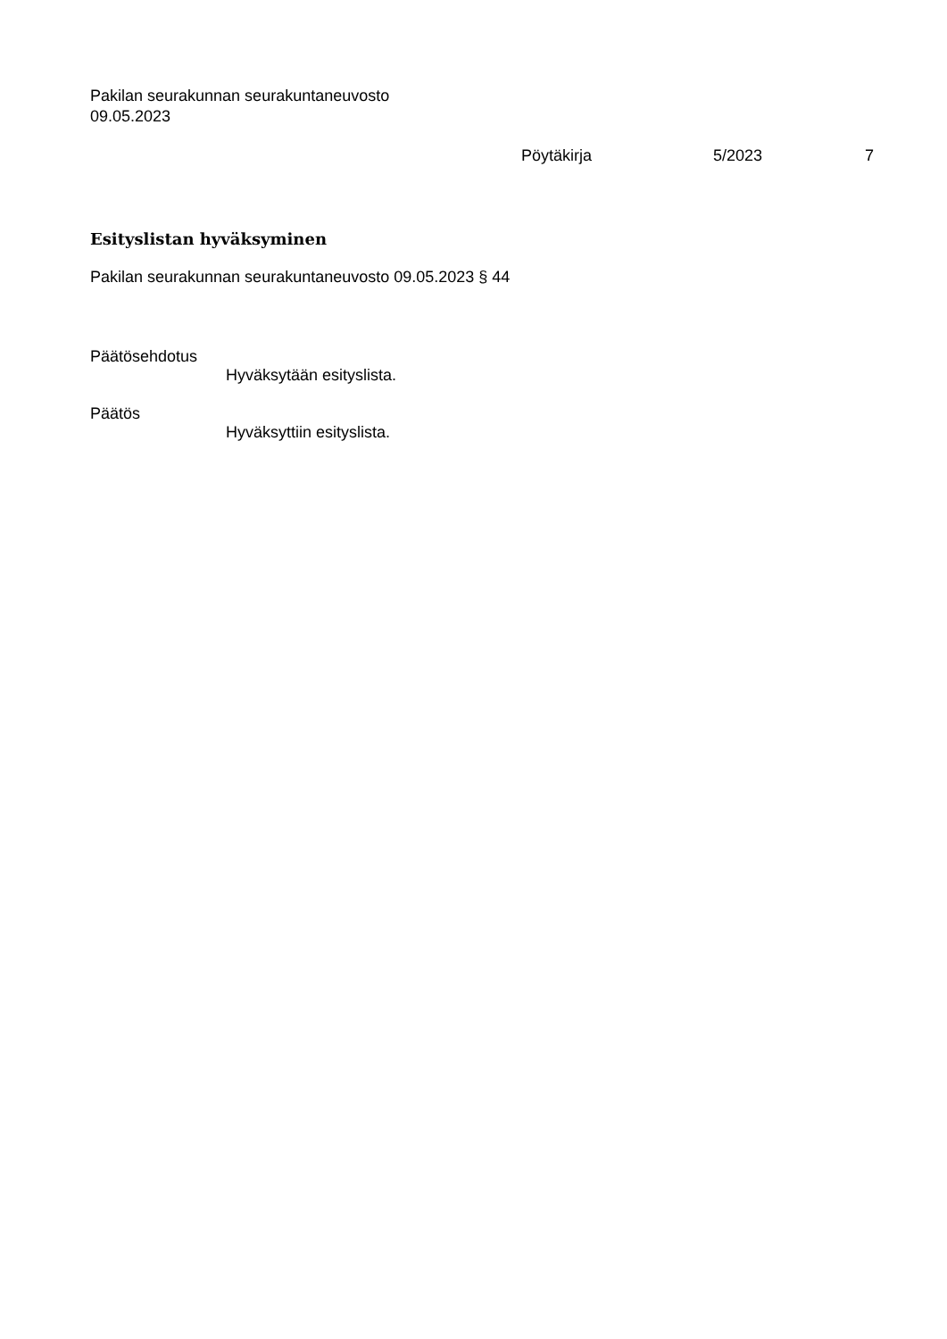Pakilan seurakunnan seurakuntaneuvosto
09.05.2023
Pöytäkirja 5/2023 7
Esityslistan hyväksyminen
Pakilan seurakunnan seurakuntaneuvosto 09.05.2023 § 44
Päätösehdotus
Hyväksytään esityslista.
Päätös
Hyväksyttiin esityslista.